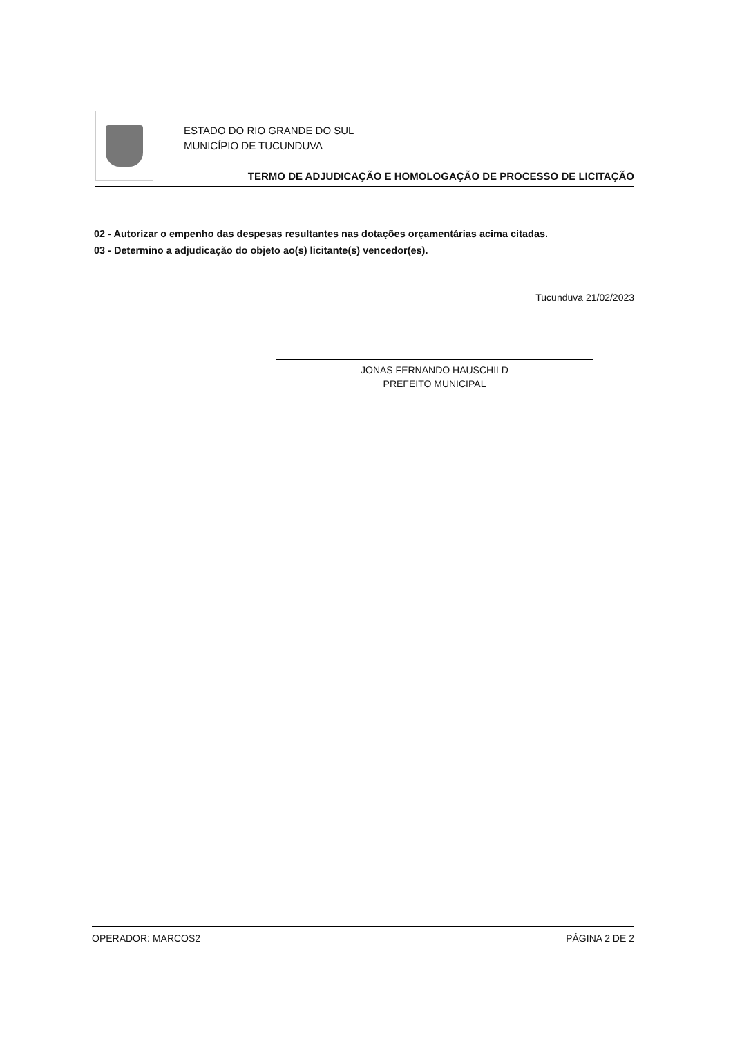ESTADO DO RIO GRANDE DO SUL
MUNICÍPIO DE TUCUNDUVA
TERMO DE ADJUDICAÇÃO E HOMOLOGAÇÃO DE PROCESSO DE LICITAÇÃO
02 - Autorizar o empenho das despesas resultantes nas dotações orçamentárias acima citadas.
03 - Determino a adjudicação do objeto ao(s) licitante(s) vencedor(es).
Tucunduva 21/02/2023
JONAS FERNANDO HAUSCHILD
PREFEITO MUNICIPAL
OPERADOR: MARCOS2 PÁGINA 2 DE 2